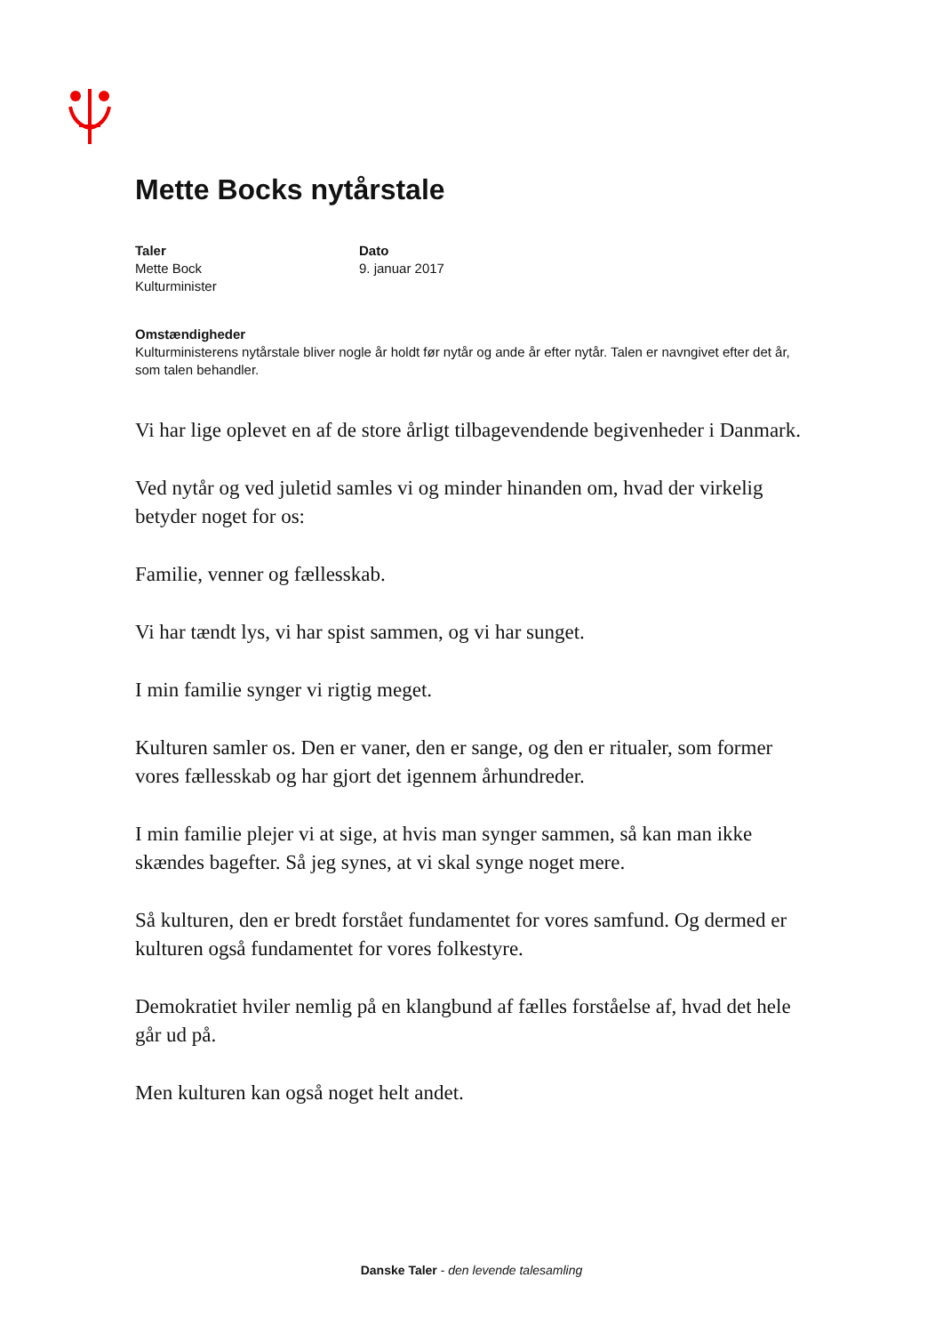Mette Bocks nytårstale
Taler
Mette Bock
Kulturminister
Dato
9. januar 2017
Omstændigheder
Kulturministerens nytårstale bliver nogle år holdt før nytår og ande år efter nytår. Talen er navngivet efter det år, som talen behandler.
Vi har lige oplevet en af de store årligt tilbagevendende begivenheder i Danmark.
Ved nytår og ved juletid samles vi og minder hinanden om, hvad der virkelig betyder noget for os:
Familie, venner og fællesskab.
Vi har tændt lys, vi har spist sammen, og vi har sunget.
I min familie synger vi rigtig meget.
Kulturen samler os. Den er vaner, den er sange, og den er ritualer, som former vores fællesskab og har gjort det igennem århundreder.
I min familie plejer vi at sige, at hvis man synger sammen, så kan man ikke skændes bagefter. Så jeg synes, at vi skal synge noget mere.
Så kulturen, den er bredt forstået fundamentet for vores samfund. Og dermed er kulturen også fundamentet for vores folkestyre.
Demokratiet hviler nemlig på en klangbund af fælles forståelse af, hvad det hele går ud på.
Men kulturen kan også noget helt andet.
Danske Taler - den levende talesamling